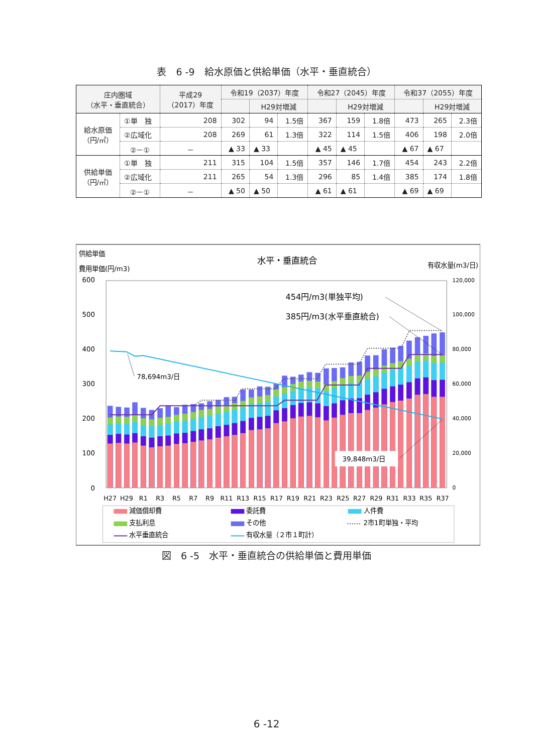表　6 -9　給水原価と供給単価（水平・垂直統合）
| 庄内圏域 （水平・垂直統合） | | 平成29 （2017）年度 | 令和19（2037）年度 | | | 令和27（2045）年度 | | | 令和37（2055）年度 | | |
| --- | --- | --- | --- | --- | --- | --- | --- | --- | --- | --- | --- |
| | | | | H29対増減 | | | H29対増減 | | | H29対増減 | |
| 給水原価 （円/㎥） | ①単 独 | 208 | 302 | 94 | 1.5倍 | 367 | 159 | 1.8倍 | 473 | 265 | 2.3倍 |
| | ②広域化 | 208 | 269 | 61 | 1.3倍 | 322 | 114 | 1.5倍 | 406 | 198 | 2.0倍 |
| | ②－① | － | ▲ 33 | ▲ 33 | | ▲ 45 | ▲ 45 | | ▲ 67 | ▲ 67 | |
| 供給単価 （円/㎥） | ①単 独 | 211 | 315 | 104 | 1.5倍 | 357 | 146 | 1.7倍 | 454 | 243 | 2.2倍 |
| | ②広域化 | 211 | 265 | 54 | 1.3倍 | 296 | 85 | 1.4倍 | 385 | 174 | 1.8倍 |
| | ②－① | － | ▲ 50 | ▲ 50 | | ▲ 61 | ▲ 61 | | ▲ 69 | ▲ 69 | |
供給単価
費用単価(円/m3)
水平・垂直統合
有収水量(m3/日)
600
500
400
300
200
100
0
120,000
100,000
80,000
60,000
40,000
20,000
0
78,694m3/日
454円/m3(単独平均)
385円/m3(水平垂直統合)
39,848m3/日
H27
H29
R1
R3
R5
R7
R9
R11
R13
R15
R17
R19
R21
R23
R25
R27
R29
R31
R33
R35
R37
減価償却費
委託費
人件費
支払利息
その他
2市1町単独・平均
水平垂直統合
有収水量（２市１町計）
図　6 -5　水平・垂直統合の供給単価と費用単価
6 -12